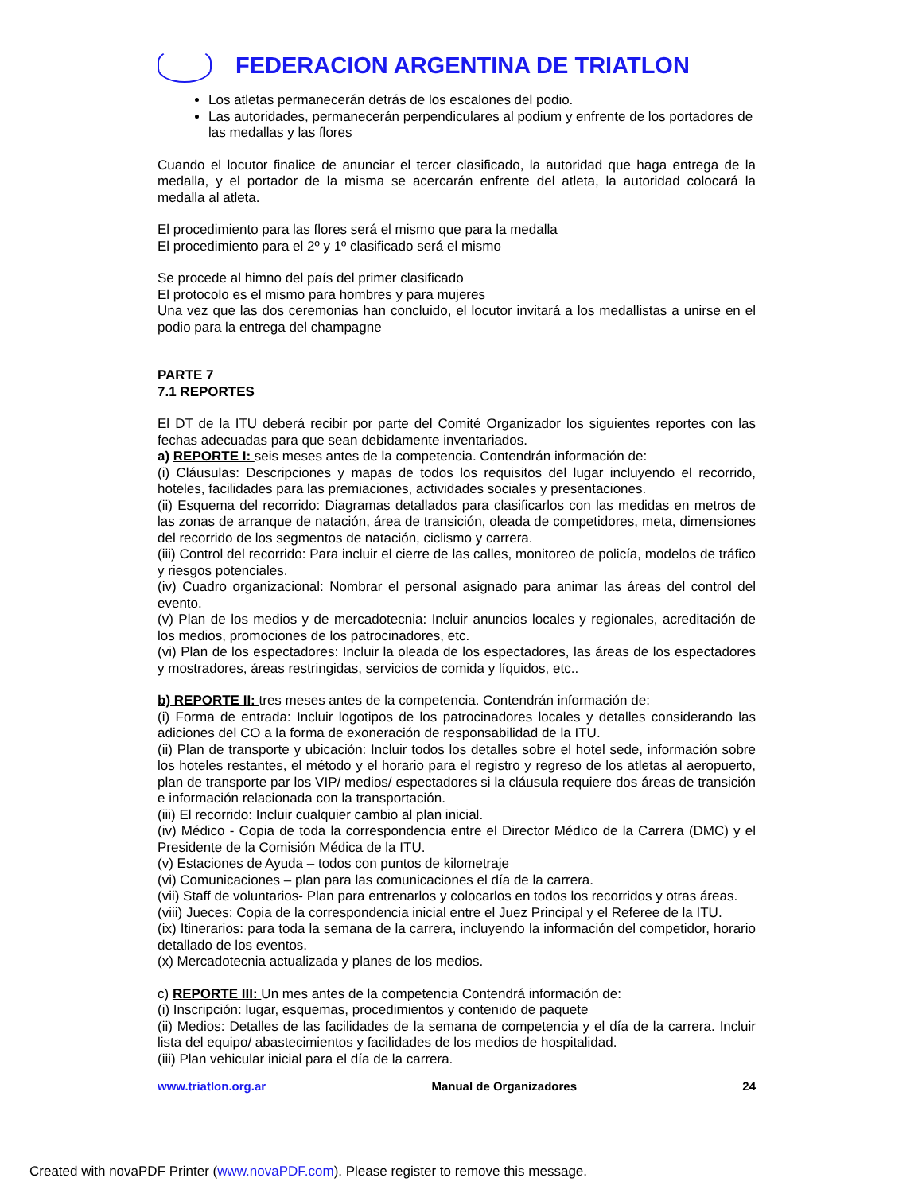FEDERACION ARGENTINA DE TRIATLON
Los atletas permanecerán detrás de los escalones del podio.
Las autoridades, permanecerán perpendiculares al podium y enfrente de los portadores de las medallas y las flores
Cuando el locutor finalice de anunciar el tercer clasificado, la autoridad que haga entrega de la medalla, y el portador de la misma se acercarán enfrente del atleta, la autoridad colocará la medalla al atleta.
El procedimiento para las flores será el mismo que para la medalla
El procedimiento para el 2º y 1º clasificado será el mismo
Se procede al himno del país del primer clasificado
El protocolo es el mismo para hombres y para mujeres
Una vez que las dos ceremonias han concluido, el locutor invitará a los medallistas a unirse en el podio para la entrega del champagne
PARTE 7
7.1 REPORTES
El DT de la ITU deberá recibir por parte del Comité Organizador los siguientes reportes con las fechas adecuadas para que sean debidamente inventariados.
a) REPORTE I: seis meses antes de la competencia. Contendrán información de:
(i) Cláusulas: Descripciones y mapas de todos los requisitos del lugar incluyendo el recorrido, hoteles, facilidades para las premiaciones, actividades sociales y presentaciones.
(ii) Esquema del recorrido: Diagramas detallados para clasificarlos con las medidas en metros de las zonas de arranque de natación, área de transición, oleada de competidores, meta, dimensiones del recorrido de los segmentos de natación, ciclismo y carrera.
(iii) Control del recorrido: Para incluir el cierre de las calles, monitoreo de policía, modelos de tráfico y riesgos potenciales.
(iv) Cuadro organizacional: Nombrar el personal asignado para animar las áreas del control del evento.
(v) Plan de los medios y de mercadotecnia: Incluir anuncios locales y regionales, acreditación de los medios, promociones de los patrocinadores, etc.
(vi) Plan de los espectadores: Incluir la oleada de los espectadores, las áreas de los espectadores y mostradores, áreas restringidas, servicios de comida y líquidos, etc..
b) REPORTE II: tres meses antes de la competencia. Contendrán información de:
(i) Forma de entrada: Incluir logotipos de los patrocinadores locales y detalles considerando las adiciones del CO a la forma de exoneración de responsabilidad de la ITU.
(ii) Plan de transporte y ubicación: Incluir todos los detalles sobre el hotel sede, información sobre los hoteles restantes, el método y el horario para el registro y regreso de los atletas al aeropuerto, plan de transporte par los VIP/ medios/ espectadores si la cláusula requiere dos áreas de transición e información relacionada con la transportación.
(iii) El recorrido: Incluir cualquier cambio al plan inicial.
(iv) Médico - Copia de toda la correspondencia entre el Director Médico de la Carrera (DMC) y el Presidente de la Comisión Médica de la ITU.
(v) Estaciones de Ayuda – todos con puntos de kilometraje
(vi) Comunicaciones – plan para las comunicaciones el día de la carrera.
(vii) Staff de voluntarios- Plan para entrenarlos y colocarlos en todos los recorridos y otras áreas.
(viii) Jueces: Copia de la correspondencia inicial entre el Juez Principal y el Referee de la ITU.
(ix) Itinerarios: para toda la semana de la carrera, incluyendo la información del competidor, horario detallado de los eventos.
(x) Mercadotecnia actualizada y planes de los medios.
c) REPORTE III: Un mes antes de la competencia Contendrá información de:
(i) Inscripción: lugar, esquemas, procedimientos y contenido de paquete
(ii) Medios: Detalles de las facilidades de la semana de competencia y el día de la carrera. Incluir lista del equipo/ abastecimientos y facilidades de los medios de hospitalidad.
(iii) Plan vehicular inicial para el día de la carrera.
www.triatlon.org.ar Manual de Organizadores 24
Created with novaPDF Printer (www.novaPDF.com). Please register to remove this message.